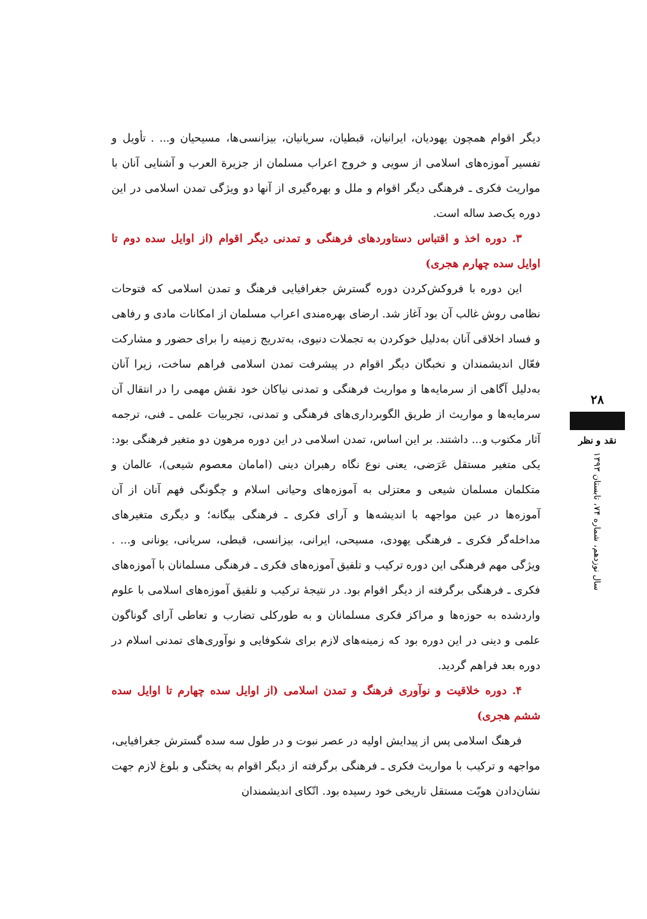دیگر اقوام همچون یهودیان، ایرانیان، قبطیان، سریانیان، بیزانسی‌ها، مسیحیان و... . تأویل و تفسیر آموزه‌های اسلامی از سویی و خروج اعراب مسلمان از جزیرة العرب و آشنایی آنان با مواریث فکری ـ فرهنگی دیگر اقوام و ملل و بهره‌گیری از آنها دو ویژگی تمدن اسلامی در این دوره یک‌صد ساله است.
۳. دوره اخذ و اقتباس دستاوردهای فرهنگی و تمدنی دیگر اقوام (از اوایل سده دوم تا اوایل سده چهارم هجری)
این دوره با فروکش‌کردن دوره گسترش جغرافیایی فرهنگ و تمدن اسلامی که فتوحات نظامی روش غالب آن بود آغاز شد. ارضای بهره‌مندی اعراب مسلمان از امکانات مادی و رفاهی و فساد اخلاقی آنان به‌دلیل خوکردن به تجملات دنیوی، به‌تدریج زمینه را برای حضور و مشارکت فعّال اندیشمندان و نخبگان دیگر اقوام در پیشرفت تمدن اسلامی فراهم ساخت، زیرا آنان به‌دلیل آگاهی از سرمایه‌ها و مواریث فرهنگی و تمدنی نیاکان خود نقش مهمی را در انتقال آن سرمایه‌ها و مواریث از طریق الگوبرداری‌های فرهنگی و تمدنی، تجربیات علمی ـ فنی، ترجمه آثار مکتوب و... داشتند. بر این اساس، تمدن اسلامی در این دوره مرهون دو متغیر فرهنگی بود: یکی متغیر مستقل عَرَضی، یعنی نوع نگاه رهبران دینی (امامان معصوم شیعی)، عالمان و متکلمان مسلمان شیعی و معتزلی به آموزه‌های وحیانی اسلام و چگونگی فهم آنان از آن آموزه‌ها در عین مواجهه با اندیشه‌ها و آرای فکری ـ فرهنگی بیگانه؛ و دیگری متغیرهای مداخله‌گر فکری ـ فرهنگی یهودی، مسیحی، ایرانی، بیزانسی، قبطی، سریانی، یونانی و... . ویژگی مهم فرهنگی این دوره ترکیب و تلفیق آموزه‌های فکری ـ فرهنگی مسلمانان با آموزه‌های فکری ـ فرهنگی برگرفته از دیگر اقوام بود. در نتیجهٔ ترکیب و تلفیق آموزه‌های اسلامی با علوم واردشده به حوزه‌ها و مراکز فکری مسلمانان و به طورکلی تضارب و تعاطی آرای گوناگون علمی و دینی در این دوره بود که زمینه‌های لازم برای شکوفایی و نوآوری‌های تمدنی اسلام در دوره بعد فراهم گردید.
۴. دوره خلاقیت و نوآوری فرهنگ و تمدن اسلامی (از اوایل سده چهارم تا اوایل سده ششم هجری)
فرهنگ اسلامی پس از پیدایش اولیه در عصر نبوت و در طول سه سده گسترش جغرافیایی، مواجهه و ترکیب با مواریث فکری ـ فرهنگی برگرفته از دیگر اقوام به پختگی و بلوغ لازم جهت نشان‌دادن هویّت مستقل تاریخی خود رسیده بود. اتّکای اندیشمندان
۲۸
نقد و نظر
سال نوزدهم، شماره ۷۴، تابستان ۱۳۹۳